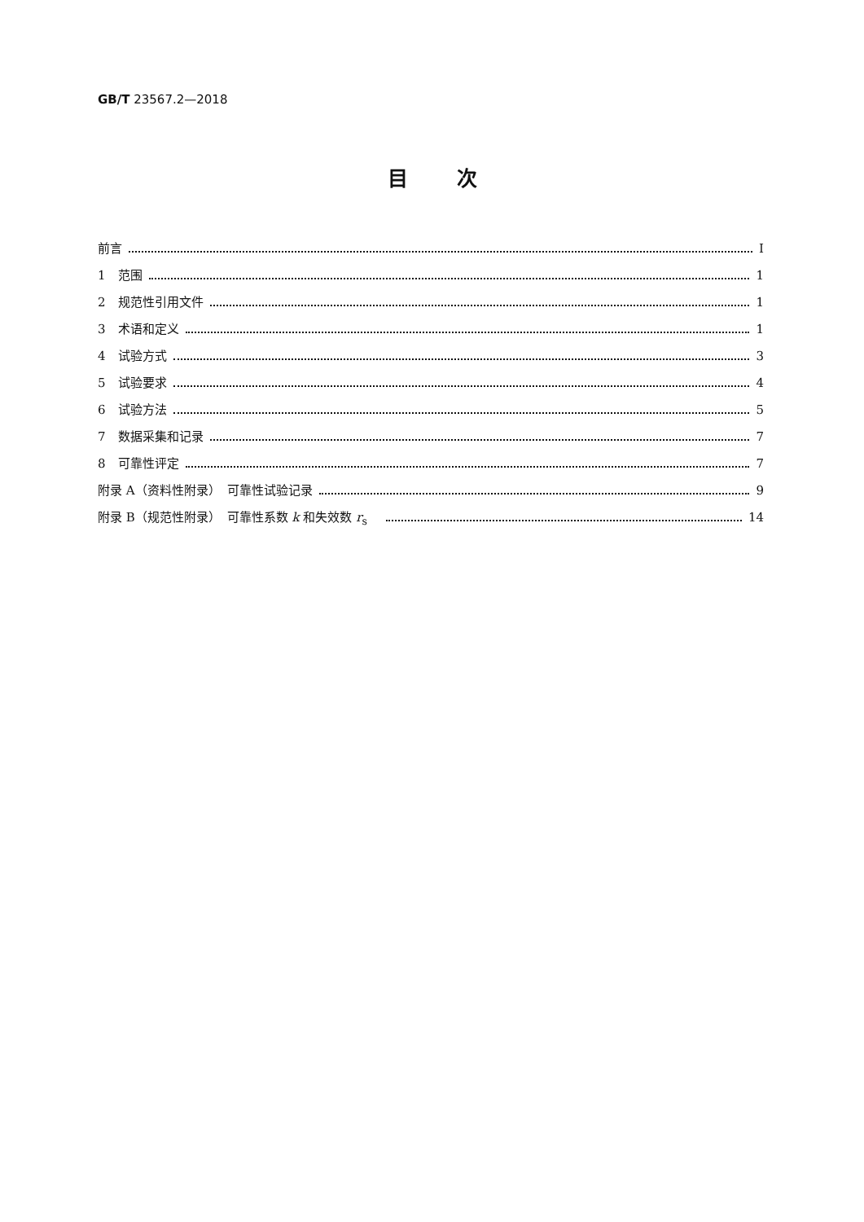GB/T 23567.2—2018
目次
前言 Ⅰ
1　范围 1
2　规范性引用文件 1
3　术语和定义 1
4　试验方式 3
5　试验要求 4
6　试验方法 5
7　数据采集和记录 7
8　可靠性评定 7
附录 A（资料性附录）　可靠性试验记录 9
附录 B（规范性附录）　可靠性系数 k 和失效数 r<sub>s</sub>　 14